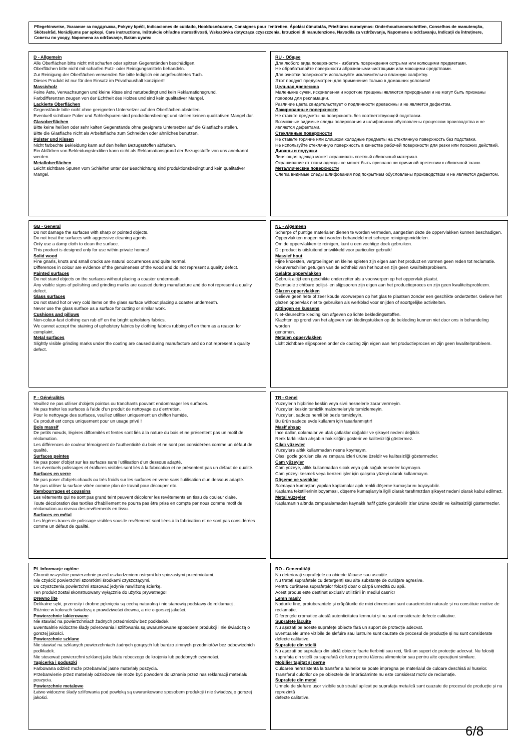Pflegehinweise, Указание за поддръжка, Pokyny kpéči, Indicaciones de cuidado, Hooldusnõuanne, Consignes pour l'entretien, Ápolási útmutatás, Priežiūros nurodymas: Onderhoudsvoorschriften, Conselhos de manutenção, Skötselråd, Norādījums par apkopi, Care instructions, Inštrukcie ohľadne starostlivosti, Wskazówka dotycząca czyszczenia, Istruzioni di manutenzione, Navodila za vzdrževanje, Napomene u održavanju, Indicații de întreținere, Советы по уходу, Napomena za održavanje, Bakım uyarısı
D - Allgemein
Alle Oberflächen bitte nicht mit scharfen oder spitzen Gegenständen beschädigen.
Oberflächen bitte nicht mit scharfen Putz- oder Reinigungsmitteln behandeln.
Zur Reinigung der Oberflächen verwenden Sie bitte lediglich ein angefeuchtetes Tuch.
Dieses Produkt ist nur für den Einsatz im Privathaushalt konzipiert!
Massivholz
Feine Äste, Verwachsungen und kleine Risse sind naturbedingt und kein Reklamationsgrund.
Farbdifferenzen zeugen von der Echtheit des Holzes und sind kein qualitativer Mangel.
Lackierte Oberflächen
Gegenstände bitte nicht ohne geeigneten Untersetzer auf den Oberflächen abstellen.
Eventuell sichtbare Polier und Schleifspuren sind produktionsbedingt und stellen keinen qualitativen Mangel dar.
Glasoberflächen
Bitte keine heißen oder sehr kalten Gegenstände ohne geeignete Untersetzer auf die Glasfläche stellen.
Bitte die Glasfläche nicht als Arbeitsfläche zum Schneiden oder ähnliches benutzen.
Polster und Kissen
Nicht farbechte Bekleidung kann auf den hellen Bezugsstoffen abfärben.
Ein Abfärben von Bekleidungstextilien kann nicht als Reklamationsgrund der Bezugsstoffe von uns anerkannt
werden.
Metalloberflächen
Leicht sichtbare Spuren vom Schleifen unter der Beschichtung sind produktionsbedingt und kein qualitativer Mangel.
RU - Общее
Для любого вида поверхности - избегать повреждения острыми или колющими предметами.
Не обрабатывайте поверхности абразивными чистящими или моющими средствами.
Для очистки поверхности используйте исключительно влажную салфетку.
Этот продукт предусмотрен для применения только в домашних условиях!
Цельная древесина
Маленькие сучки, искривления и короткие трещины являются природными и не могут быть признаны поводом для рекламации.
Различие цвета свидетельствует о подлинности древесины и не является дефектом.
Лакированные поверхности
Не ставьте предметы на поверхность без соответствующей подставки.
Возможные видимые следы полирования и шлифования обусловлены процессом производства и не являются дефектами.
Стеклянные поверхности
Не ставьте горячие или слишком холодные предметы на стеклянную поверхность без подставки.
Не используйте стеклянную поверхность в качестве рабочей поверхности для резки или похожих действий.
Диваны и подушки
Линяющая одежда может окрашивать светлый обивочный материал.
Окрашивание от ткани одежды не может быть признано ни причиной претензии к обивочной ткани.
Металлические поверхности
Слегка видимые следы шлифования под покрытием обусловлены производством и не являются дефектом.
GB - General
Do not damage the surfaces with sharp or pointed objects.
Do not treat the surfaces with aggressive cleaning agents.
Only use a damp cloth to clean the surface.
This product is designed only for use within private homes!
Solid wood
Fine gnarls, knots and small cracks are natural occurrences and quite normal.
Differences in colour are evidence of the genuineness of the wood and do not represent a quality defect.
Painted surfaces
Do not stand objects on the surfaces without placing a coaster underneath.
Any visible signs of polishing and grinding marks are caused during manufacture and do not represent a quality defect.
Glass surfaces
Do not stand hot or very cold items on the glass surface without placing a coaster underneath.
Never use the glass surface as a surface for cutting or similar work.
Cushions and pillows
Non-colour-fast clothing can rub off on the bright upholstery fabrics.
We cannot accept the staining of upholstery fabrics by clothing fabrics rubbing off on them as a reason for complaint.
Metal surfaces
Slightly visible grinding marks under the coating are caused during manufacture and do not represent a quality defect.
NL - Algemeen
Scherpe of puntige materialen dienen te worden vermeden, aangezien deze de oppervlakken kunnen beschadigen.
Oppervlakken mogen niet worden behandeld met scherpe reinigingsmiddelen.
Om de oppervlakken te reinigen, kunt u een vochtige doek gebruiken.
Dit product is uitsluitend ontwikkeld voor particulier gebruik!
Massief hout
Fijne knoesten, vergroeiingen en kleine spleten zijn eigen aan het product en vormen geen reden tot reclamatie. Kleurverschillen getuigen van de echtheid van het hout en zijn geen kwaliteitsprobleem.
Gelakte oppervlakken
Gebruik altijd een geschikte onderzetter als u voorwerpen op het oppervlak plaatst.
Eventuele zichtbare polijst- en slijpsporen zijn eigen aan het productieproces en zijn geen kwaliteitsprobleem.
Glazen oppervlakken
Gelieve geen hete of zeer koude voorwerpen op het glas te plaatsen zonder een geschikte onderzetter. Gelieve het glazen oppervlak niet te gebruiken als werkblad voor snijden of soortgelijke activiteiten.
Zittingen en kussens
Niet-kleurechte kleding kan afgeven op lichte bekledingsstoffen.
Klachten op grond van het afgeven van kledingstukken op de bekleding kunnen niet door ons in behandeling worden
genomen.
Metalen oppervlakken
Licht zichtbare slijpsporen onder de coating zijn eigen aan het productieproces en zijn geen kwaliteitprobleem.
F - Généralités
Veuillez ne pas utiliser d'objets pointus ou tranchants pouvant endommager les surfaces.
Ne pas traiter les surfaces à l'aide d'un produit de nettoyage ou d'entretien.
Pour le nettoyage des surfaces, veuillez utiliser uniquement un chiffon humide.
Ce produit est conçu uniquement pour un usage privé !
Bois massif
De petits nœuds, légères difformités et fentes sont liés à la nature du bois et ne présentent pas un motif de réclamation.
Les différences de couleur témoignent de l'authenticité du bois et ne sont pas considérées comme un défaut de qualité.
Surfaces peintes
Ne pas poser d'objet sur les surfaces sans l'utilisation d'un dessous adapté.
Les éventuels polissages et éraflures visibles sont liés à la fabrication et ne présentent pas un défaut de qualité.
Surfaces en verre
Ne pas poser d'objets chauds ou très froids sur les surfaces en verre sans l'utilisation d'un dessous adapté.
Ne pas utiliser la surface vitrée comme plan de travail pour découper etc.
Rembourrages et coussins
Les vêtements qui ne sont pas grand teint peuvent décolorer les revêtements en tissu de couleur claire.
Toute décoloration des textiles d'habillement ne pourra pas être prise en compte par nous comme motif de réclamation au niveau des revêtements en tissu.
Surfaces en métal
Les légères traces de polissage visibles sous le revêtement sont liées à la fabrication et ne sont pas considérées comme un défaut de qualité.
TR - Genel
Yüzeylerin hiçbirine keskin veya sivri nesnelerle zarar vermeyin.
Yüzeyleri keskin temizlik malzemeleriyle temizlemeyin.
Yüzeyleri, sadece nemli bir bezle temizleyin.
Bu ürün sadece evde kullanım için tasarlanmıştır!
Masif ahşap
İnce dallar, dolamalar ve ufak çatlaklar doğaldır ve şikayet nedeni değildir.
Renk farklılıkları ahşabın hakikiliğini gösterir ve kalitesizliği göstermez.
Cilalı yüzeyler
Yüzeylere altlık kullanmadan nesne koymayın.
Olası gözle görülen cila ve zımpara izleri ürüne özeldir ve kalitesizliği göstermezler.
Cam yüzeyler
Cam yüzeye, altlık kullanmadan sıcak veya çok soğuk nesneler koymayın.
Cam yüzeyi kesmek veya benzeri işler için çalışma yüzeyi olarak kullanmayın.
Döşeme ve yastıklar
Solmayan kumaştan yapılan kaplamalar açık renkli döşeme kumaşlarını boyayabilir.
Kaplama tekstillerinin boyaması, döşeme kumaşlarıyla ilgili olarak tarafımızdan şikayet nedeni olarak kabul edilmez.
Metal yüzeyler
Kaplamanın altında zımparalamadan kaynaklı hafif gözle görülebilir izler ürüne özeldir ve kalitesizliği göstermezler.
PL Informacje ogólne
Chronić wszystkie powierzchnie przed uszkodzeniem ostrymi lub spiczastymi przedmiotami.
Nie czyścić powierzchni szorstkimi środkami czyszczącymi.
Do czyszczenia powierzchni stosować jedynie nawilżoną ścierkę.
Ten produkt został skonstruowany wyłącznie do użytku prywatnego!
Drewno lite
Delikatne sęki, przerosty i drobne pęknięcia są cechą naturalną i nie stanowią podstawy do reklamacji.
Różnice w kolorach świadczą o prawdziwości drewna, a nie o gorszej jakości.
Powierzchnie lakierowane
Nie stawiać na powierzchniach żadnych przedmiotów bez podkładek.
Ewentualnie widoczne ślady polerowania i szlifowania są uwarunkowane sposobem produkcji i nie świadczą o gorszej jakości.
Powierzchnie szklane
Nie stawiać na szklanych powierzchniach żadnych gorących lub bardzo zimnych przedmiotów bez odpowiednich podkładek.
Nie stosować powierzchni szklanej jako blatu roboczego do krojenia lub podobnych czynności.
Tapicerka i poduszki
Farbowana odzież może przebarwiać jasne materiały poszycia.
Przebarwienie przez materiały odzieżowe nie może być powodem do uznania przez nas reklamacji materiału poszycia.
Powierzchnie metalowe
Łatwo widoczne ślady szlifowania pod powłoką są uwarunkowane sposobem produkcji i nie świadczą o gorszej jakości.
RO - Generalități
Nu deteriorați suprafețele cu obiecte tăioase sau ascuțite.
Nu tratați suprafețele cu detergenți sau alte substanțe de curățare agresive.
Pentru curățarea suprafețelor folosiți doar o cârpă umezită cu apă.
Acest produs este destinat exclusiv utilizării în mediul casnic!
Lemn masiv
Nodurile fine, protuberanțele și crăpăturile de mici dimensiuni sunt caracteristici naturale și nu constituie motive de reclamație.
Diferențele cromatice atestă autenticitatea lemnului și nu sunt considerate defecte calitative.
Suprafețe lăcuite
Nu așezați pe aceste suprafețe obiecte fără un suport de protecție adecvat.
Eventualele urme vizibile de șlefuire sau lustruire sunt cauzate de procesul de producție și nu sunt considerate defecte calitative.
Suprafețe din sticlă
Nu așezați pe suprafața din sticlă obiecte foarte fierbinți sau reci, fără un suport de protecție adecvat. Nu folosiți suprafața din sticlă ca suprafață de lucru pentru tăierea alimentelor sau pentru alte operațiuni similare.
Mobilier tapițat și perne
Culoarea nerezistentă la transfer a hainelor se poate impregna pe materialul de culoare deschisă al huselor. Transferul culorilor de pe obiectele de îmbrăcăminte nu este considerat motiv de reclamație.
Suprafețe din metal
Urmele de șlefuire ușor vizibile sub stratul aplicat pe suprafața metalică sunt cauzate de procesul de producție și nu reprezintă
defecte calitative.
6/8